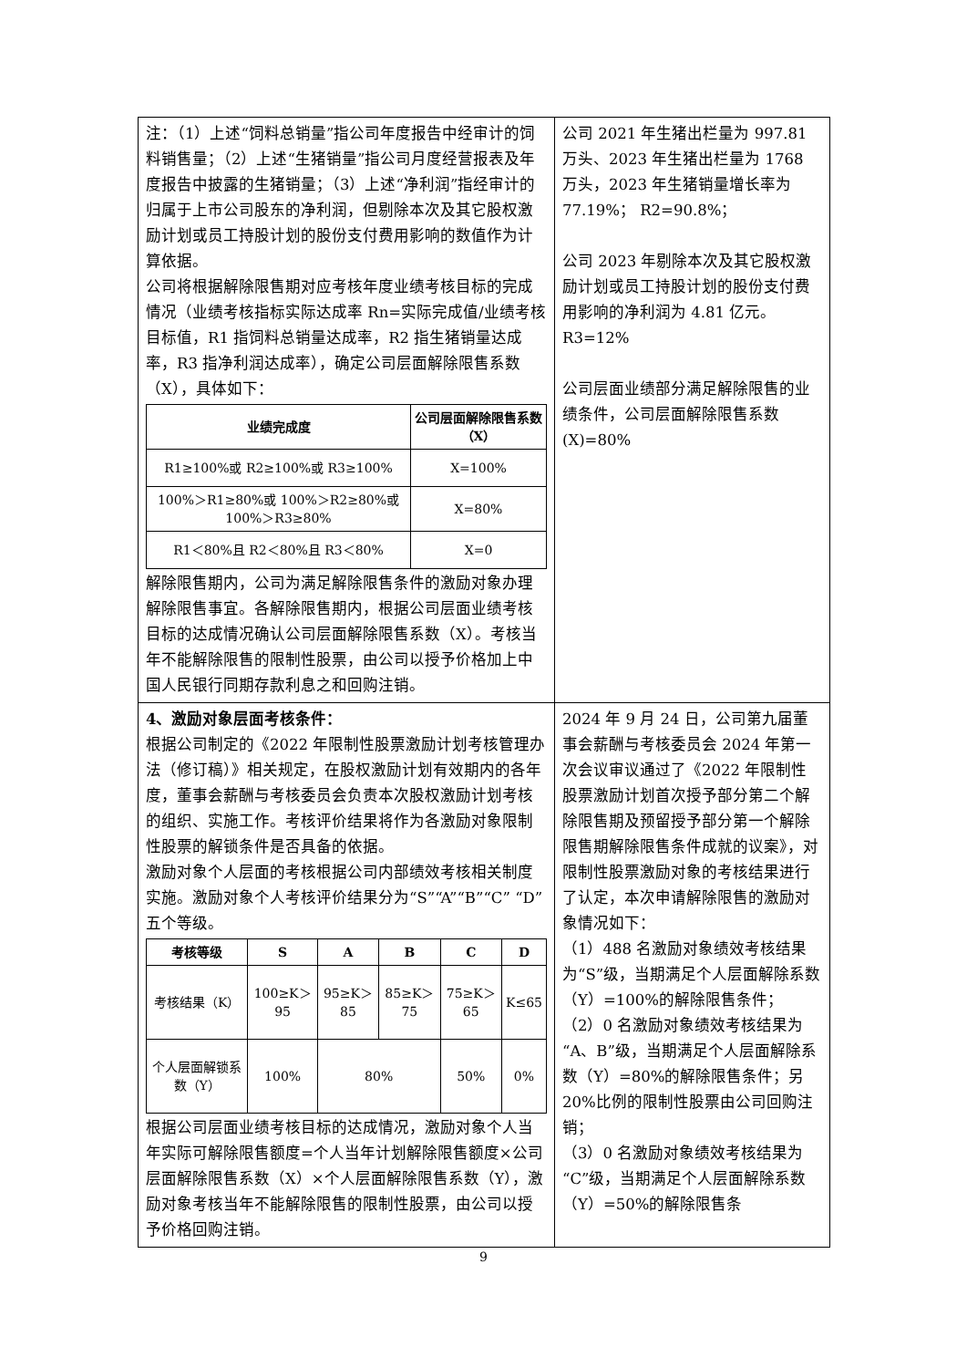| 注：（1）上述“饲料总销量”指公司年度报告中经审计的饲料销售量；（2）上述“生猪销量”指公司月度经营报表及年度报告中披露的生猪销量；（3）上述“净利润”指经审计的归属于上市公司股东的净利润，但剔除本次及其它股权激励计划或员工持股计划的股份支付费用影响的数值作为计算依据。 公司将根据解除限售期对应考核年度业绩考核目标的完成情况（业绩考核指标实际达成率 Rn=实际完成值/业绩考核目标值，R1 指饲料总销量达成率，R2 指生猪销量达成率，R3 指净利润达成率），确定公司层面解除限售系数（X），具体如下： / 业绩完成度 / 公司层面解除限售系数（X） / / --- / --- / / R1≥100%或 R2≥100%或 R3≥100% / X=100% / / 100%＞R1≥80%或 100%＞R2≥80%或 100%＞R3≥80% / X=80% / / R1＜80%且 R2＜80%且 R3＜80% / X=0 / 解除限售期内，公司为满足解除限售条件的激励对象办理解除限售事宜。各解除限售期内，根据公司层面业绩考核目标的达成情况确认公司层面解除限售系数（X）。考核当年不能解除限售的限制性股票，由公司以授予价格加上中国人民银行同期存款利息之和回购注销。 | 公司 2021 年生猪出栏量为 997.81 万头、2023 年生猪出栏量为 1768 万头，2023 年生猪销量增长率为 77.19%； R2=90.8%； 公司 2023 年剔除本次及其它股权激励计划或员工持股计划的股份支付费用影响的净利润为 4.81 亿元。 R3=12% 公司层面业绩部分满足解除限售的业绩条件，公司层面解除限售系数(X)=80% |
| 4、激励对象层面考核条件： 根据公司制定的《2022 年限制性股票激励计划考核管理办法（修订稿）》相关规定，在股权激励计划有效期内的各年度，董事会薪酬与考核委员会负责本次股权激励计划考核的组织、实施工作。考核评价结果将作为各激励对象限制性股票的解锁条件是否具备的依据。 激励对象个人层面的考核根据公司内部绩效考核相关制度实施。激励对象个人考核评价结果分为“S”“A”“B”“C” “D”五个等级。 / 考核等级 / S / A / B / C / D / / --- / --- / --- / --- / --- / --- / / 考核结果（K） / 100≥K＞95 / 95≥K＞85 / 85≥K＞75 / 75≥K＞65 / K≤65 / / 个人层面解锁系数（Y） / 100% / 80% / / 50% / 0% / 根据公司层面业绩考核目标的达成情况，激励对象个人当年实际可解除限售额度=个人当年计划解除限售额度×公司层面解除限售系数（X）×个人层面解除限售系数（Y），激励对象考核当年不能解除限售的限制性股票，由公司以授予价格回购注销。 | 2024 年 9 月 24 日，公司第九届董事会薪酬与考核委员会 2024 年第一次会议审议通过了《2022 年限制性股票激励计划首次授予部分第二个解除限售期及预留授予部分第一个解除限售期解除限售条件成就的议案》，对限制性股票激励对象的考核结果进行了认定，本次申请解除限售的激励对象情况如下： （1）488 名激励对象绩效考核结果为“S”级，当期满足个人层面解除系数（Y）=100%的解除限售条件； （2）0 名激励对象绩效考核结果为“A、B”级，当期满足个人层面解除系数（Y）=80%的解除限售条件；另 20%比例的限制性股票由公司回购注销； （3）0 名激励对象绩效考核结果为“C”级，当期满足个人层面解除系数（Y）=50%的解除限售条 |
9